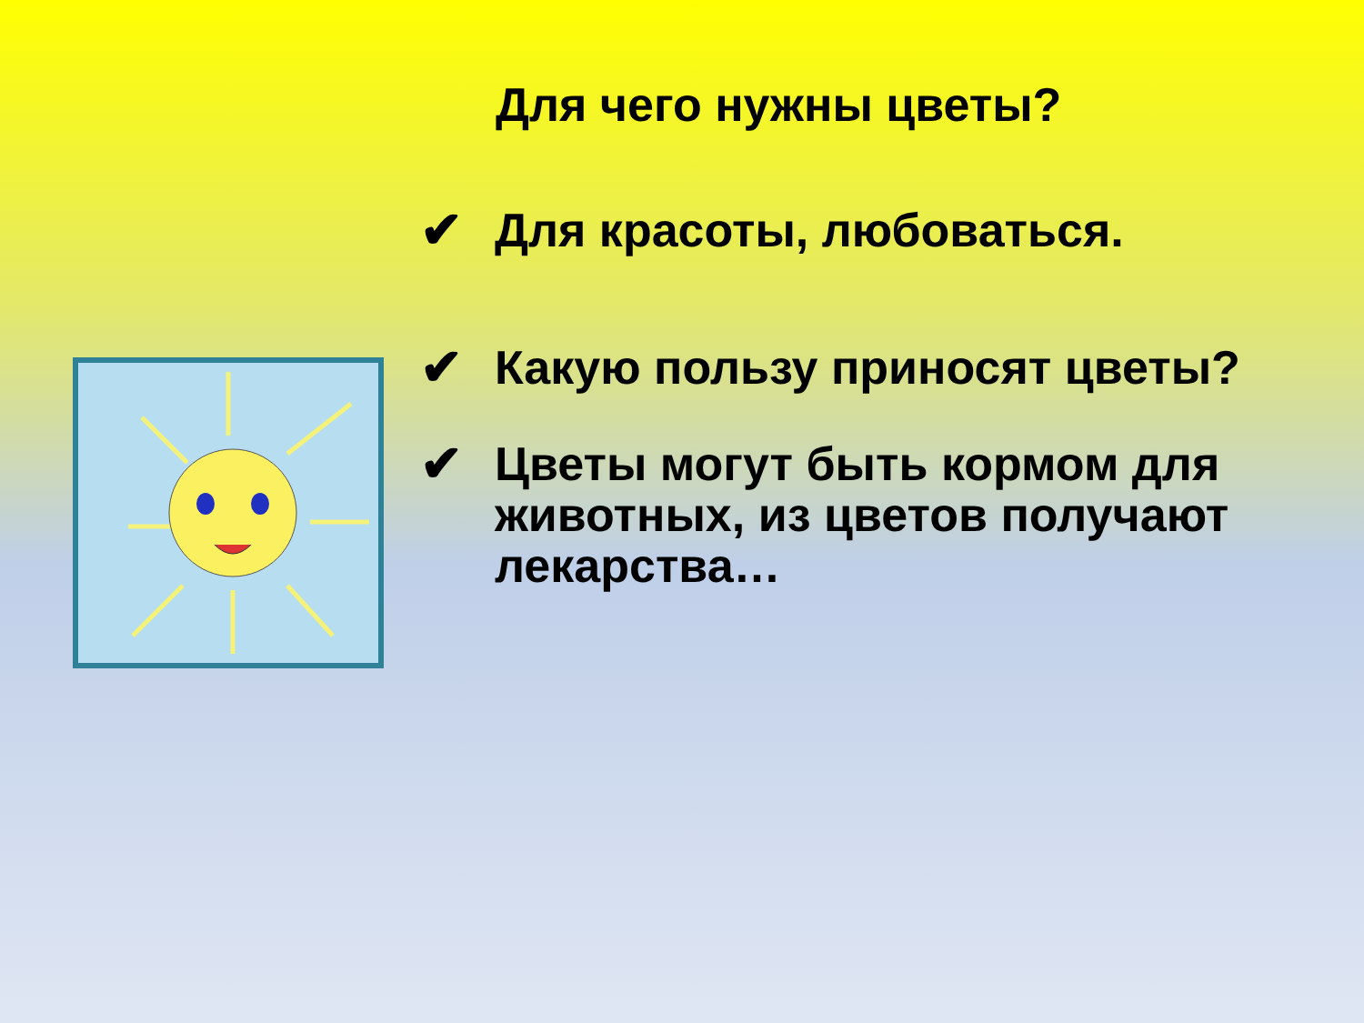Для чего нужны цветы?
✔ Для красоты, любоваться.
✔ Какую пользу приносят цветы?
✔ Цветы могут быть кормом для животных, из цветов получают лекарства…